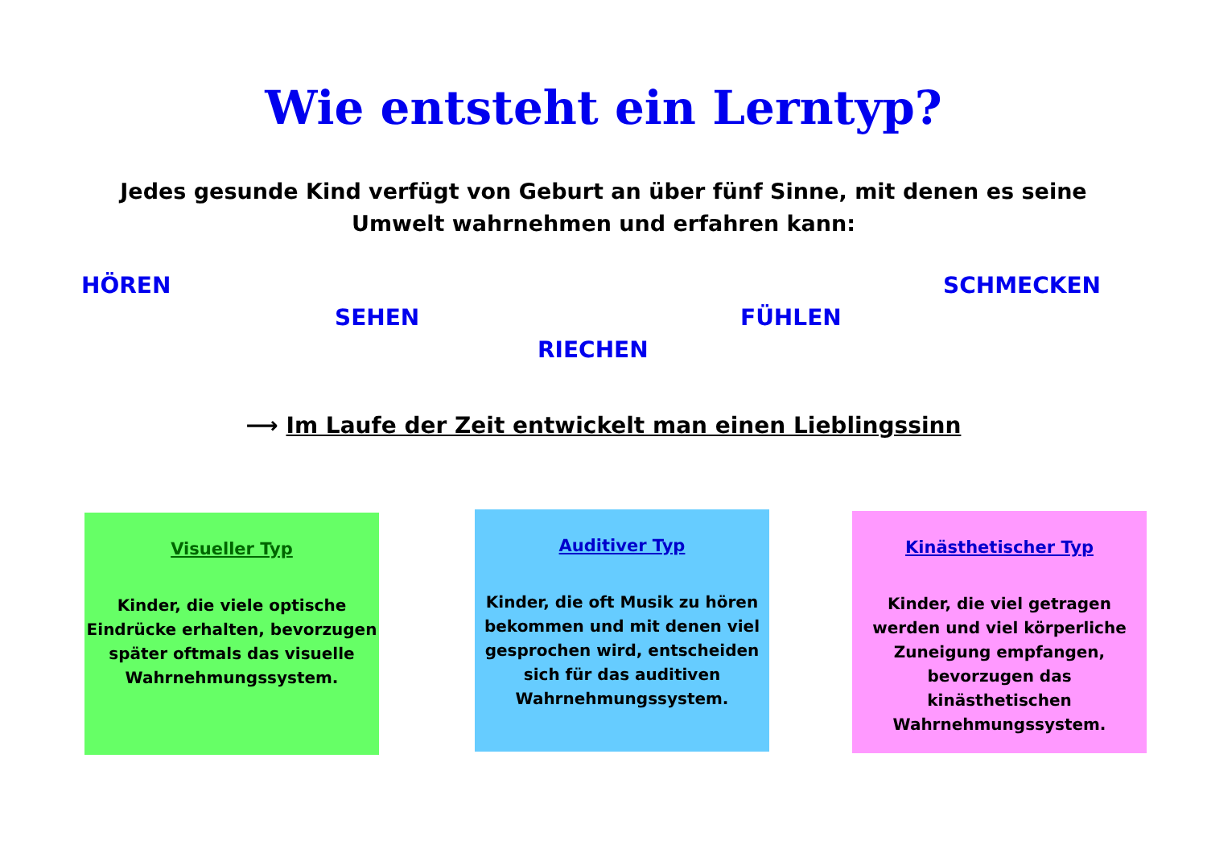Wie entsteht ein Lerntyp?
Jedes gesunde Kind verfügt von Geburt an über fünf Sinne, mit denen es seine Umwelt wahrnehmen und erfahren kann:
HÖREN SCHMECKEN
SEHEN FÜHLEN
RIECHEN
⟶ Im Laufe der Zeit entwickelt man einen Lieblingssinn
Visueller Typ
Kinder, die viele optische Eindrücke erhalten, bevorzugen später oftmals das visuelle Wahrnehmungssystem.
Auditiver Typ
Kinder, die oft Musik zu hören bekommen und mit denen viel gesprochen wird, entscheiden sich für das auditiven Wahrnehmungssystem.
Kinästhetischer Typ
Kinder, die viel getragen werden und viel körperliche Zuneigung empfangen, bevorzugen das kinästhetischen Wahrnehmungssystem.